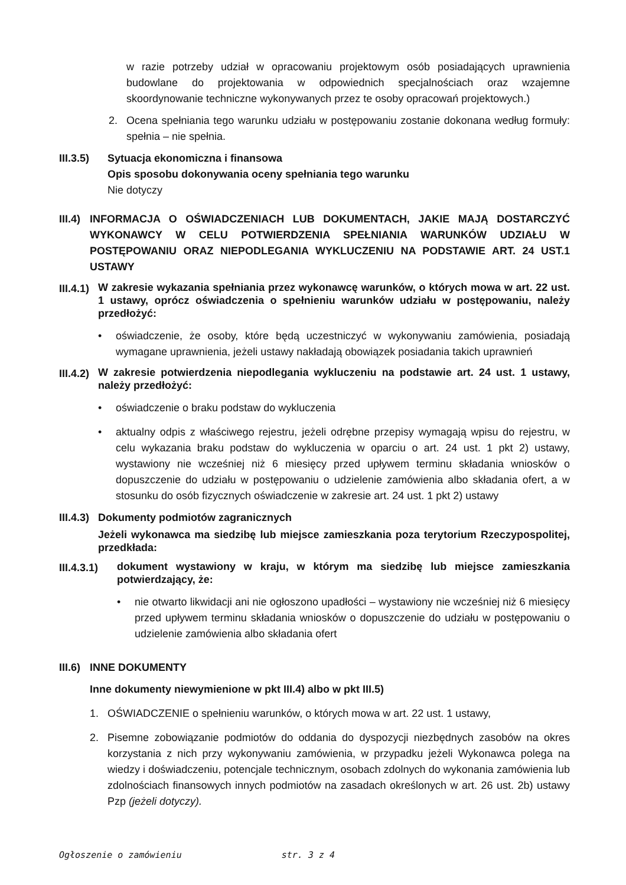w razie potrzeby udział w opracowaniu projektowym osób posiadających uprawnienia budowlane do projektowania w odpowiednich specjalnościach oraz wzajemne skoordynowanie techniczne wykonywanych przez te osoby opracowań projektowych.)
2. Ocena spełniania tego warunku udziału w postępowaniu zostanie dokonana według formuły: spełnia – nie spełnia.
III.3.5)
Sytuacja ekonomiczna i finansowa
Opis sposobu dokonywania oceny spełniania tego warunku
Nie dotyczy
III.4)
INFORMACJA O OŚWIADCZENIACH LUB DOKUMENTACH, JAKIE MAJĄ DOSTARCZYĆ WYKONAWCY W CELU POTWIERDZENIA SPEŁNIANIA WARUNKÓW UDZIAŁU W POSTĘPOWANIU ORAZ NIEPODLEGANIA WYKLUCZENIU NA PODSTAWIE ART. 24 UST.1 USTAWY
III.4.1)
W zakresie wykazania spełniania przez wykonawcę warunków, o których mowa w art. 22 ust. 1 ustawy, oprócz oświadczenia o spełnieniu warunków udziału w postępowaniu, należy przedłożyć:
• oświadczenie, że osoby, które będą uczestniczyć w wykonywaniu zamówienia, posiadają wymagane uprawnienia, jeżeli ustawy nakładają obowiązek posiadania takich uprawnień
III.4.2)
W zakresie potwierdzenia niepodlegania wykluczeniu na podstawie art. 24 ust. 1 ustawy, należy przedłożyć:
• oświadczenie o braku podstaw do wykluczenia
• aktualny odpis z właściwego rejestru, jeżeli odrębne przepisy wymagają wpisu do rejestru, w celu wykazania braku podstaw do wykluczenia w oparciu o art. 24 ust. 1 pkt 2) ustawy, wystawiony nie wcześniej niż 6 miesięcy przed upływem terminu składania wniosków o dopuszczenie do udziału w postępowaniu o udzielenie zamówienia albo składania ofert, a w stosunku do osób fizycznych oświadczenie w zakresie art. 24 ust. 1 pkt 2) ustawy
III.4.3)
Dokumenty podmiotów zagranicznych
Jeżeli wykonawca ma siedzibę lub miejsce zamieszkania poza terytorium Rzeczypospolitej, przedkłada:
III.4.3.1)
dokument wystawiony w kraju, w którym ma siedzibę lub miejsce zamieszkania potwierdzający, że:
• nie otwarto likwidacji ani nie ogłoszono upadłości – wystawiony nie wcześniej niż 6 miesięcy przed upływem terminu składania wniosków o dopuszczenie do udziału w postępowaniu o udzielenie zamówienia albo składania ofert
III.6)
INNE DOKUMENTY
Inne dokumenty niewymienione w pkt III.4) albo w pkt III.5)
1. OŚWIADCZENIE o spełnieniu warunków, o których mowa w art. 22 ust. 1 ustawy,
2. Pisemne zobowiązanie podmiotów do oddania do dyspozycji niezbędnych zasobów na okres korzystania z nich przy wykonywaniu zamówienia, w przypadku jeżeli Wykonawca polega na wiedzy i doświadczeniu, potencjale technicznym, osobach zdolnych do wykonania zamówienia lub zdolnościach finansowych innych podmiotów na zasadach określonych w art. 26 ust. 2b) ustawy Pzp (jeżeli dotyczy).
Ogłoszenie o zamówieniu str. 3 z 4